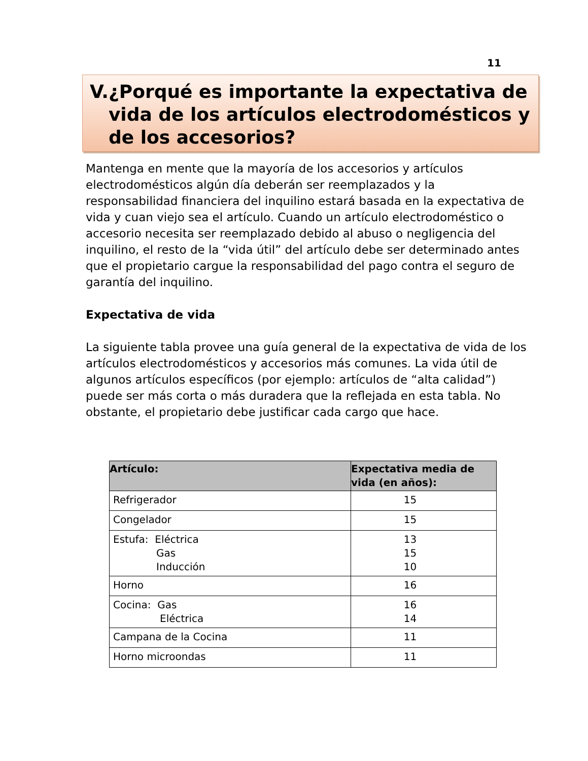11
V. ¿Porqué es importante la expectativa de vida de los artículos electrodomésticos y de los accesorios?
Mantenga en mente que la mayoría de los accesorios y artículos electrodomésticos algún día deberán ser reemplazados y la responsabilidad financiera del inquilino estará basada en la expectativa de vida y cuan viejo sea el artículo. Cuando un artículo electrodoméstico o accesorio necesita ser reemplazado debido al abuso o negligencia del inquilino, el resto de la “vida útil” del artículo debe ser determinado antes que el propietario cargue la responsabilidad del pago contra el seguro de garantía del inquilino.
Expectativa de vida
La siguiente tabla provee una guía general de la expectativa de vida de los artículos electrodomésticos y accesorios más comunes. La vida útil de algunos artículos específicos (por ejemplo: artículos de “alta calidad”) puede ser más corta o más duradera que la reflejada en esta tabla. No obstante, el propietario debe justificar cada cargo que hace.
| Artículo: | Expectativa media de vida (en años): |
| --- | --- |
| Refrigerador | 15 |
| Congelador | 15 |
| Estufa: Eléctrica Gas Inducción | 13 15 10 |
| Horno | 16 |
| Cocina: Gas Eléctrica | 16 14 |
| Campana de la Cocina | 11 |
| Horno microondas | 11 |